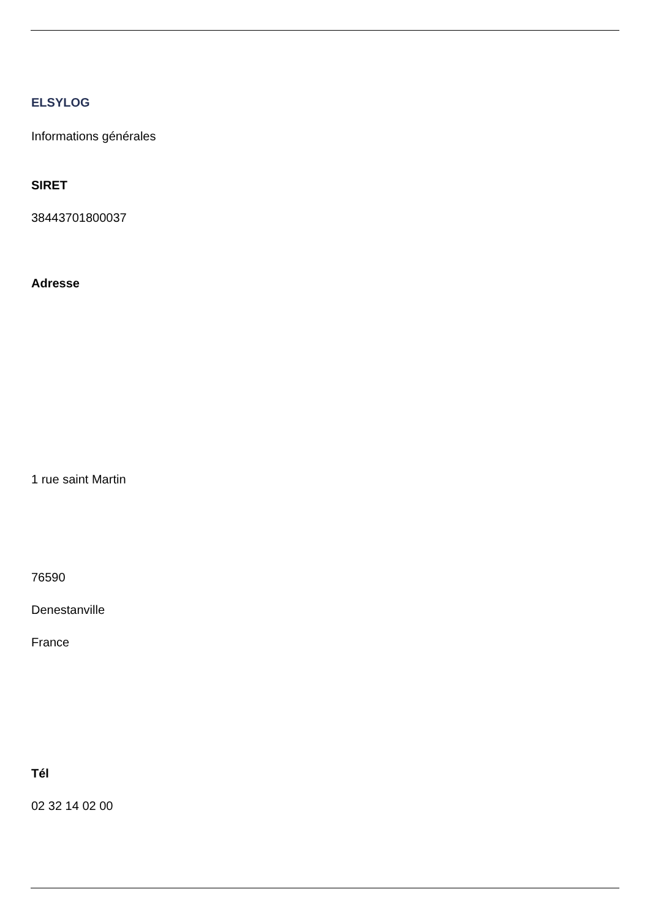ELSYLOG
Informations générales
SIRET
38443701800037
Adresse
1 rue saint Martin
76590
Denestanville
France
Tél
02 32 14 02 00